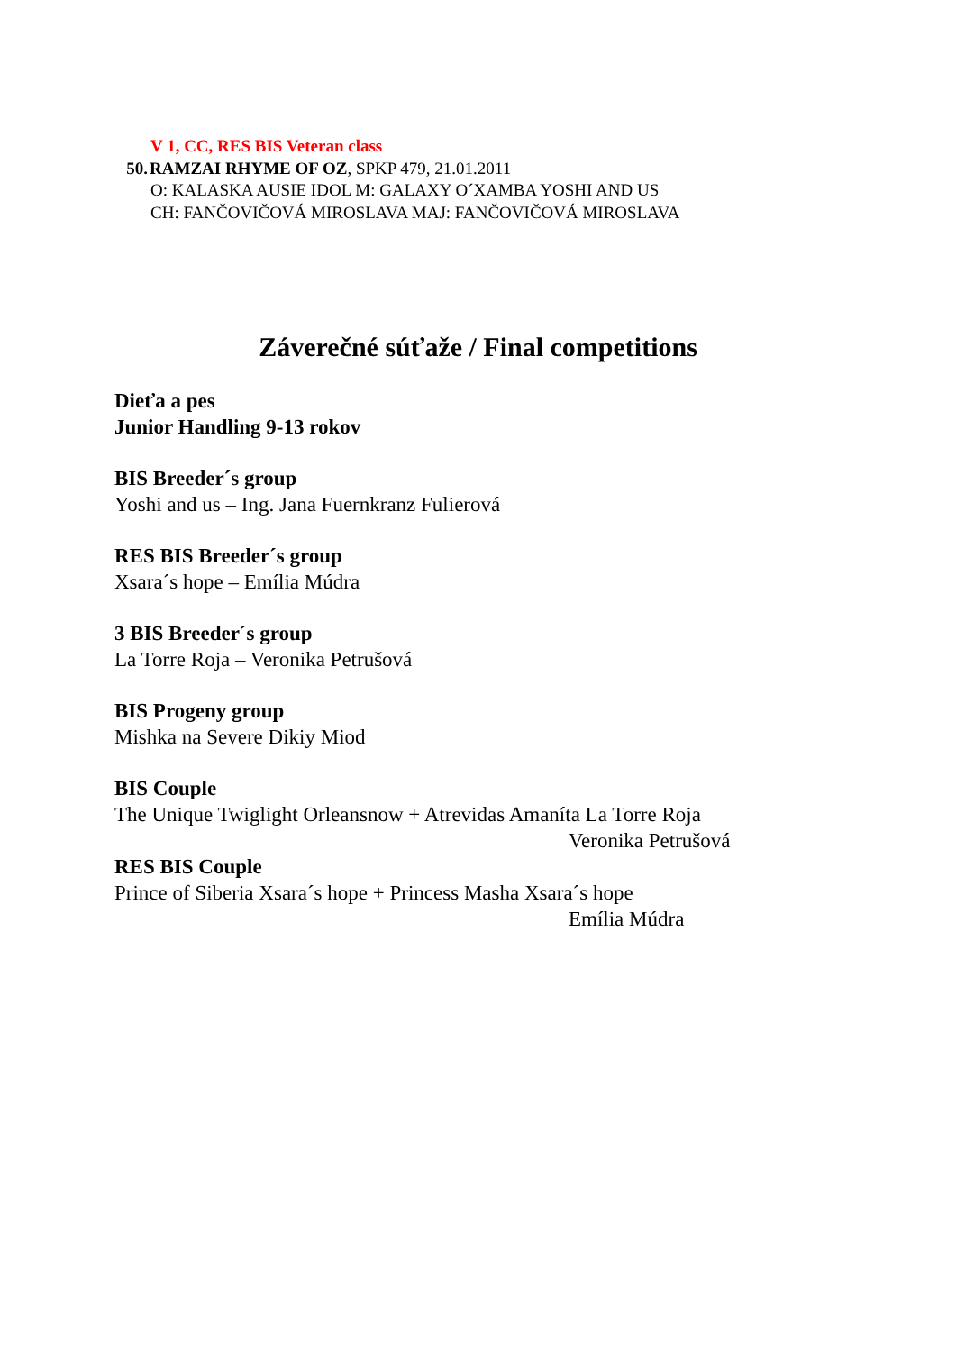V 1, CC, RES BIS Veteran class
50. RAMZAI RHYME OF OZ, SPKP 479, 21.01.2011
O: KALASKA AUSIE IDOL M: GALAXY O´XAMBA YOSHI AND US
CH: FANČOVIČOVÁ MIROSLAVA MAJ: FANČOVIČOVÁ MIROSLAVA
Záverečné súťaže / Final competitions
Dieťa a pes
Junior Handling 9-13 rokov
BIS Breeder´s group
Yoshi and us – Ing. Jana Fuernkranz Fulierová
RES BIS Breeder´s group
Xsara´s hope – Emília Múdra
3 BIS Breeder´s group
La Torre Roja – Veronika Petrušová
BIS Progeny group
Mishka na Severe Dikiy Miod
BIS Couple
The Unique Twiglight Orleansnow + Atrevidas Amaníta La Torre Roja
Veronika Petrušová
RES BIS Couple
Prince of Siberia Xsara´s hope + Princess Masha Xsara´s hope
Emília Múdra